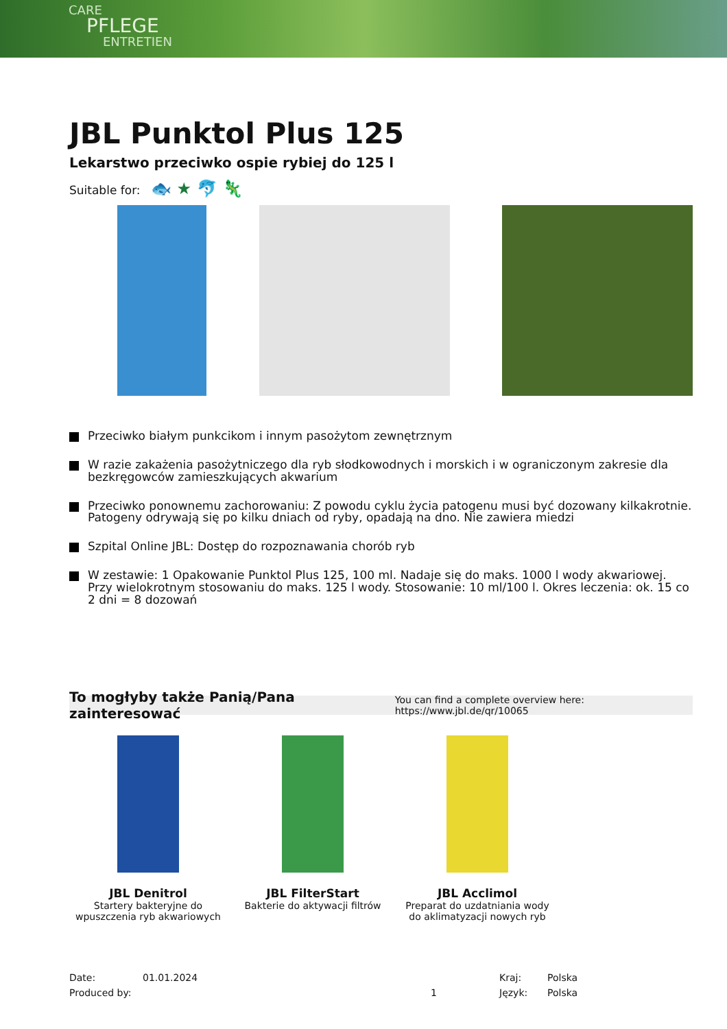CARE
PFLEGE
ENTRETIEN
JBL Punktol Plus 125
Lekarstwo przeciwko ospie rybiej do 125 l
Suitable for: 🐟 ★ 🐬 🦎
Przeciwko białym punkcikom i innym pasożytom zewnętrznym
W razie zakażenia pasożytniczego dla ryb słodkowodnych i morskich i w ograniczonym zakresie dla bezkręgowców zamieszkujących akwarium
Przeciwko ponownemu zachorowaniu: Z powodu cyklu życia patogenu musi być dozowany kilkakrotnie. Patogeny odrywają się po kilku dniach od ryby, opadają na dno. Nie zawiera miedzi
Szpital Online JBL: Dostęp do rozpoznawania chorób ryb
W zestawie: 1 Opakowanie Punktol Plus 125, 100 ml. Nadaje się do maks. 1000 l wody akwariowej. Przy wielokrotnym stosowaniu do maks. 125 l wody. Stosowanie: 10 ml/100 l. Okres leczenia: ok. 15 co 2 dni = 8 dozowań
To mogłyby także Panią/Pana zainteresować You can find a complete overview here: https://www.jbl.de/qr/10065
JBL Denitrol
Startery bakteryjne do wpuszczenia ryb akwariowych
JBL FilterStart
Bakterie do aktywacji filtrów
JBL Acclimol
Preparat do uzdatniania wody do aklimatyzacji nowych ryb
Date:
Produced by:
01.01.2024
1 Kraj:
Język:
Polska
Polska